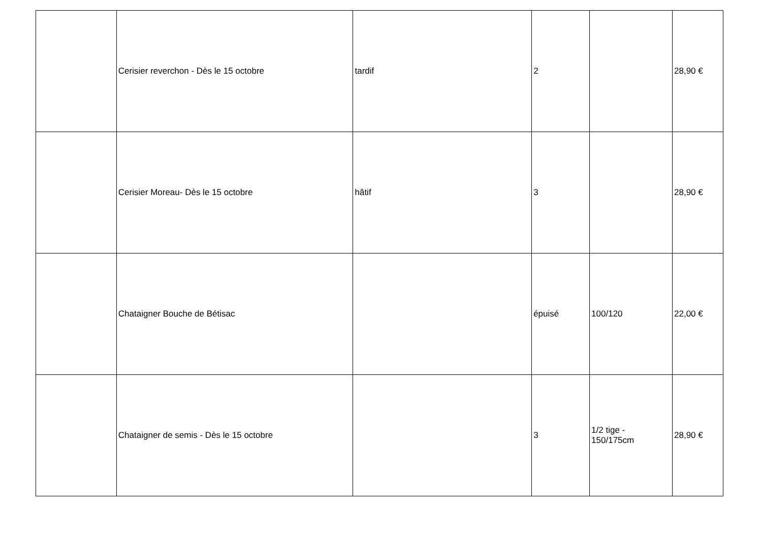| | Cerisier reverchon - Dès le 15 octobre | tardif | 2 | | 28,90 € |
| | Cerisier Moreau- Dès le 15 octobre | hâtif | 3 | | 28,90 € |
| | Chataigner Bouche de Bétisac | | épuisé | 100/120 | 22,00 € |
| | Chataigner de semis - Dès le 15 octobre | | 3 | 1/2 tige - 150/175cm | 28,90 € |